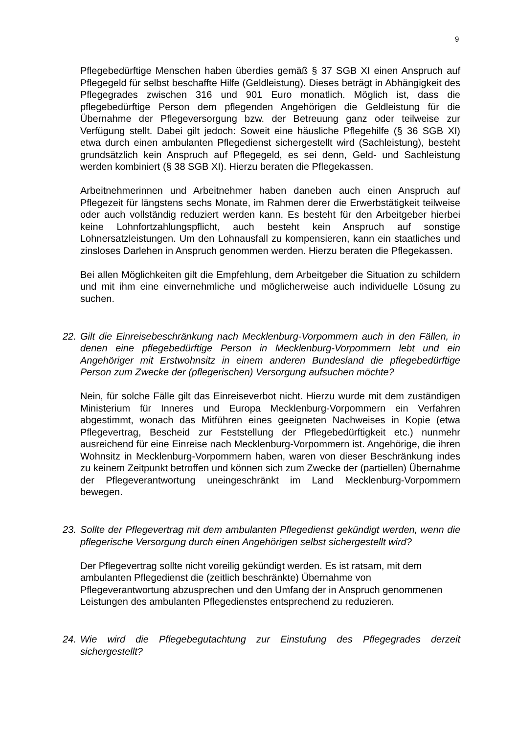9
Pflegebedürftige Menschen haben überdies gemäß § 37 SGB XI einen Anspruch auf Pflegegeld für selbst beschaffte Hilfe (Geldleistung). Dieses beträgt in Abhängigkeit des Pflegegrades zwischen 316 und 901 Euro monatlich. Möglich ist, dass die pflegebedürftige Person dem pflegenden Angehörigen die Geldleistung für die Übernahme der Pflegeversorgung bzw. der Betreuung ganz oder teilweise zur Verfügung stellt. Dabei gilt jedoch: Soweit eine häusliche Pflegehilfe (§ 36 SGB XI) etwa durch einen ambulanten Pflegedienst sichergestellt wird (Sachleistung), besteht grundsätzlich kein Anspruch auf Pflegegeld, es sei denn, Geld- und Sachleistung werden kombiniert (§ 38 SGB XI). Hierzu beraten die Pflegekassen.
Arbeitnehmerinnen und Arbeitnehmer haben daneben auch einen Anspruch auf Pflegezeit für längstens sechs Monate, im Rahmen derer die Erwerbstätigkeit teilweise oder auch vollständig reduziert werden kann. Es besteht für den Arbeitgeber hierbei keine Lohnfortzahlungspflicht, auch besteht kein Anspruch auf sonstige Lohnersatzleistungen. Um den Lohnausfall zu kompensieren, kann ein staatliches und zinsloses Darlehen in Anspruch genommen werden. Hierzu beraten die Pflegekassen.
Bei allen Möglichkeiten gilt die Empfehlung, dem Arbeitgeber die Situation zu schildern und mit ihm eine einvernehmliche und möglicherweise auch individuelle Lösung zu suchen.
22. Gilt die Einreisebeschränkung nach Mecklenburg-Vorpommern auch in den Fällen, in denen eine pflegebedürftige Person in Mecklenburg-Vorpommern lebt und ein Angehöriger mit Erstwohnsitz in einem anderen Bundesland die pflegebedürftige Person zum Zwecke der (pflegerischen) Versorgung aufsuchen möchte?
Nein, für solche Fälle gilt das Einreiseverbot nicht. Hierzu wurde mit dem zuständigen Ministerium für Inneres und Europa Mecklenburg-Vorpommern ein Verfahren abgestimmt, wonach das Mitführen eines geeigneten Nachweises in Kopie (etwa Pflegevertrag, Bescheid zur Feststellung der Pflegebedürftigkeit etc.) nunmehr ausreichend für eine Einreise nach Mecklenburg-Vorpommern ist. Angehörige, die ihren Wohnsitz in Mecklenburg-Vorpommern haben, waren von dieser Beschränkung indes zu keinem Zeitpunkt betroffen und können sich zum Zwecke der (partiellen) Übernahme der Pflegeverantwortung uneingeschränkt im Land Mecklenburg-Vorpommern bewegen.
23. Sollte der Pflegevertrag mit dem ambulanten Pflegedienst gekündigt werden, wenn die pflegerische Versorgung durch einen Angehörigen selbst sichergestellt wird?
Der Pflegevertrag sollte nicht voreilig gekündigt werden. Es ist ratsam, mit dem ambulanten Pflegedienst die (zeitlich beschränkte) Übernahme von Pflegeverantwortung abzusprechen und den Umfang der in Anspruch genommenen Leistungen des ambulanten Pflegedienstes entsprechend zu reduzieren.
24. Wie wird die Pflegebegutachtung zur Einstufung des Pflegegrades derzeit sichergestellt?